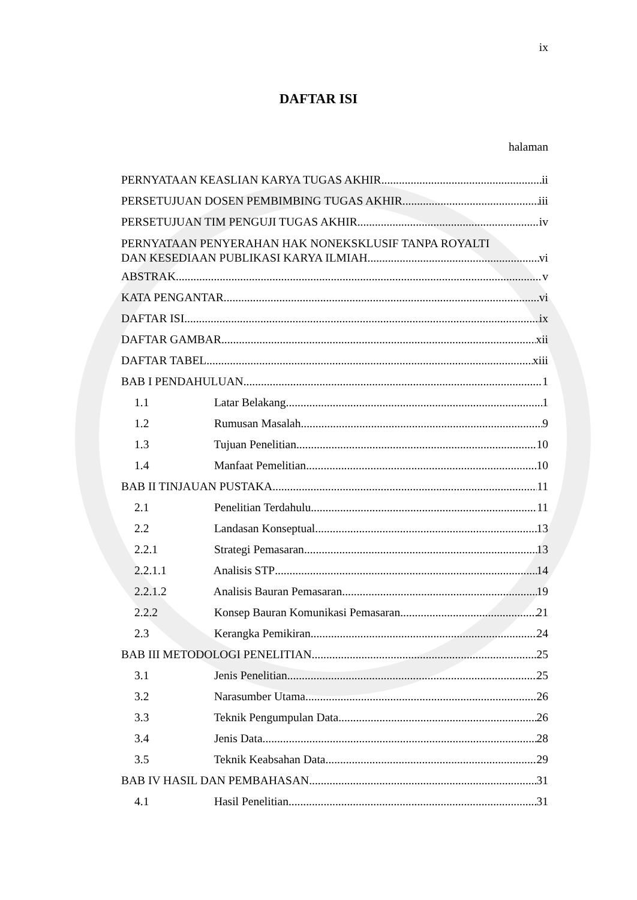ix
DAFTAR ISI
halaman
PERNYATAAN KEASLIAN KARYA TUGAS AKHIR ii
PERSETUJUAN DOSEN PEMBIMBING TUGAS AKHIR iii
PERSETUJUAN TIM PENGUJI TUGAS AKHIR iv
PERNYATAAN PENYERAHAN HAK NONEKSKLUSIF TANPA ROYALTI
DAN KESEDIAAN PUBLIKASI KARYA ILMIAH vi
ABSTRAK v
KATA PENGANTAR vi
DAFTAR ISI ix
DAFTAR GAMBAR xii
DAFTAR TABEL xiii
BAB I PENDAHULUAN 1
1.1 Latar Belakang 1
1.2 Rumusan Masalah 9
1.3 Tujuan Penelitian 10
1.4 Manfaat Pemelitian 10
BAB II TINJAUAN PUSTAKA 11
2.1 Penelitian Terdahulu 11
2.2 Landasan Konseptual 13
2.2.1 Strategi Pemasaran 13
2.2.1.1 Analisis STP 14
2.2.1.2 Analisis Bauran Pemasaran 19
2.2.2 Konsep Bauran Komunikasi Pemasaran 21
2.3 Kerangka Pemikiran 24
BAB III METODOLOGI PENELITIAN 25
3.1 Jenis Penelitian 25
3.2 Narasumber Utama 26
3.3 Teknik Pengumpulan Data 26
3.4 Jenis Data 28
3.5 Teknik Keabsahan Data 29
BAB IV HASIL DAN PEMBAHASAN 31
4.1 Hasil Penelitian 31